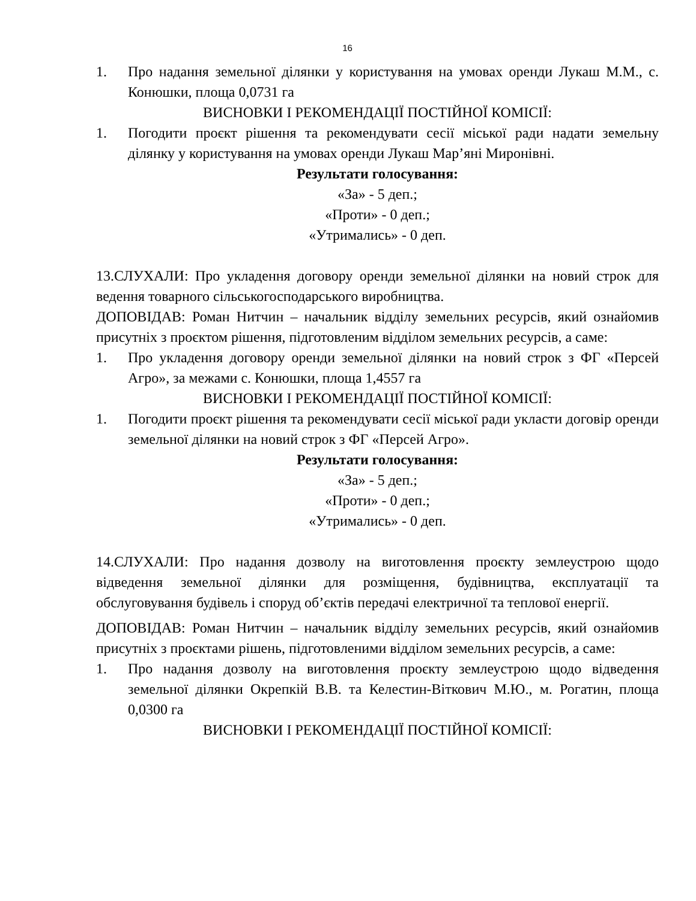16
1. Про надання земельної ділянки у користування на умовах оренди Лукаш М.М., с. Конюшки, площа 0,0731 га
ВИСНОВКИ І РЕКОМЕНДАЦІЇ ПОСТІЙНОЇ КОМІСІЇ:
1. Погодити проєкт рішення та рекомендувати сесії міської ради надати земельну ділянку у користування на умовах оренди Лукаш Мар’яні Миронівні.
Результати голосування:
«За» - 5 деп.;
«Проти» - 0 деп.;
«Утримались» - 0 деп.
13.СЛУХАЛИ: Про укладення договору оренди земельної ділянки на новий строк для ведення товарного сільськогосподарського виробництва.
ДОПОВІДАВ: Роман Нитчин – начальник відділу земельних ресурсів, який ознайомив присутніх з проєктом рішення, підготовленим відділом земельних ресурсів, а саме:
1. Про укладення договору оренди земельної ділянки на новий строк з ФГ «Персей Агро», за межами с. Конюшки, площа 1,4557 га
ВИСНОВКИ І РЕКОМЕНДАЦІЇ ПОСТІЙНОЇ КОМІСІЇ:
1. Погодити проєкт рішення та рекомендувати сесії міської ради укласти договір оренди земельної ділянки на новий строк з ФГ «Персей Агро».
Результати голосування:
«За» - 5 деп.;
«Проти» - 0 деп.;
«Утримались» - 0 деп.
14.СЛУХАЛИ: Про надання дозволу на виготовлення проєкту землеустрою щодо відведення земельної ділянки для розміщення, будівництва, експлуатації та обслуговування будівель і споруд об’єктів передачі електричної та теплової енергії.
ДОПОВІДАВ: Роман Нитчин – начальник відділу земельних ресурсів, який ознайомив присутніх з проєктами рішень, підготовленими відділом земельних ресурсів, а саме:
1. Про надання дозволу на виготовлення проєкту землеустрою щодо відведення земельної ділянки Окрепкій В.В. та Келестин-Віткович М.Ю., м. Рогатин, площа 0,0300 га
ВИСНОВКИ І РЕКОМЕНДАЦІЇ ПОСТІЙНОЇ КОМІСІЇ: